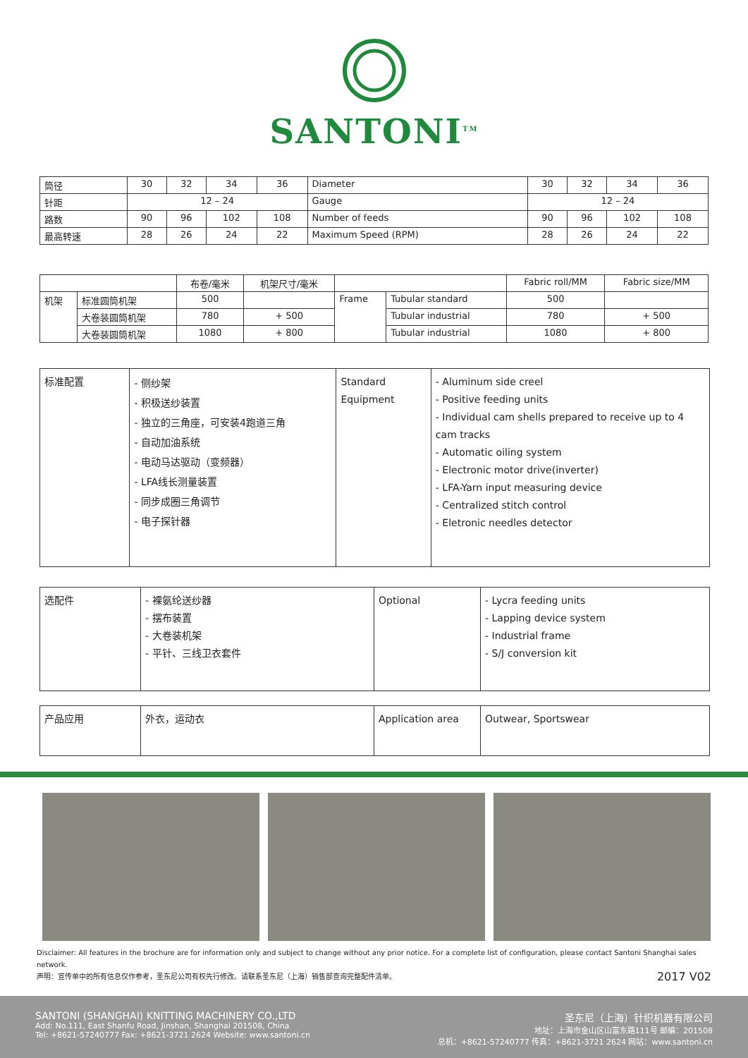SANTONI<sup>TM</sup>
| 筒径 | 30 | 32 | 34 | 36 | Diameter | 30 | 32 | 34 | 36 |
| 针距 | 12 – 24 | | | | Gauge | 12 – 24 | | | |
| 路数 | 90 | 96 | 102 | 108 | Number of feeds | 90 | 96 | 102 | 108 |
| 最高转速 | 28 | 26 | 24 | 22 | Maximum Speed (RPM) | 28 | 26 | 24 | 22 |
| | | 布卷/毫米 | 机架尺寸/毫米 | | | Fabric roll/MM | Fabric size/MM |
| --- | --- | --- | --- | --- | --- | --- | --- |
| 机架 | 标准圆筒机架 | 500 | | Frame | Tubular standard | 500 | |
| | 大卷装圆筒机架 | 780 | + 500 | | Tubular industrial | 780 | + 500 |
| | 大卷装圆筒机架 | 1080 | + 800 | | Tubular industrial | 1080 | + 800 |
标准配置
- 侧纱架
- 积极送纱装置
- 独立的三角座，可安装4跑道三角
- 自动加油系统
- 电动马达驱动（变频器）
- LFA线长测量装置
- 同步成圈三角调节
- 电子探针器
Standard Equipment
- Aluminum side creel
- Positive feeding units
- Individual cam shells prepared to receive up to 4 cam tracks
- Automatic oiling system
- Electronic motor drive(inverter)
- LFA-Yarn input measuring device
- Centralized stitch control
- Eletronic needles detector
选配件 - 裸氨纶送纱器
- 摆布装置
- 大卷装机架
- 平针、三线卫衣套件
Optional - Lycra feeding units
- Lapping device system
- Industrial frame
- S/J conversion kit
产品应用 外衣，运动衣 Application area Outwear, Sportswear
Disclaimer: All features in the brochure are for information only and subject to change without any prior notice. For a complete list of configuration, please contact Santoni Shanghai sales network.
声明：宣传单中的所有信息仅作参考，圣东尼公司有权先行修改。请联系圣东尼（上海）销售部查询完整配件清单。 2017 V02
SANTONI (SHANGHAI) KNITTING MACHINERY CO.,LTD
Add: No.111, East Shanfu Road, Jinshan, Shanghai 201508, China
Tel: +8621-57240777 Fax: +8621-3721 2624 Website: www.santoni.cn
圣东尼（上海）针织机器有限公司
地址：上海市金山区山富东路111号 邮编：201508
总机：+8621-57240777 传真：+8621-3721 2624 网站：www.santoni.cn